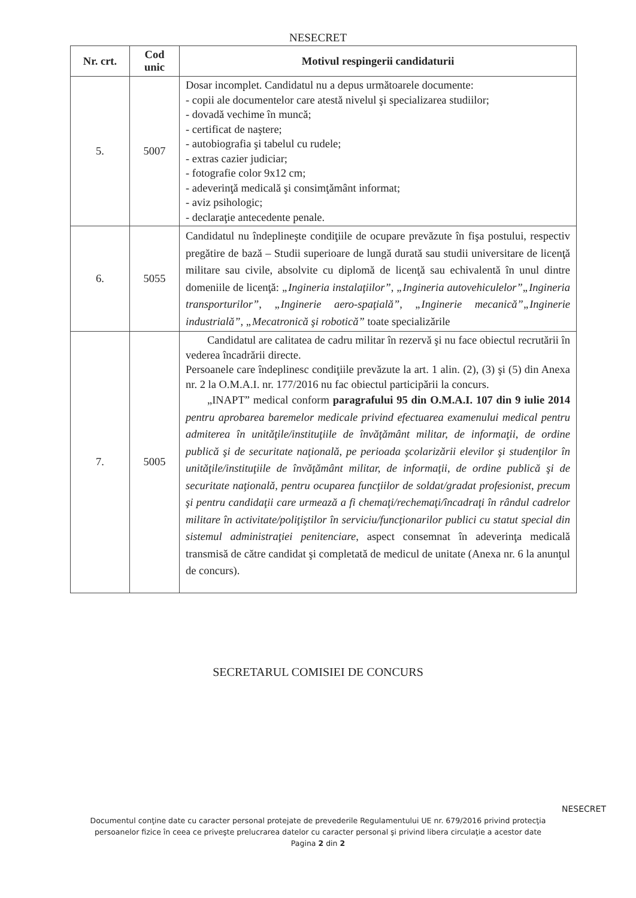NESECRET
| Nr. crt. | Cod unic | Motivul respingerii candidaturii |
| --- | --- | --- |
| 5. | 5007 | Dosar incomplet. Candidatul nu a depus următoarele documente: - copii ale documentelor care atestă nivelul şi specializarea studiilor; - dovadă vechime în muncă; - certificat de naştere; - autobiografia şi tabelul cu rudele; - extras cazier judiciar; - fotografie color 9x12 cm; - adeverinţă medicală şi consimţământ informat; - aviz psihologic; - declaraţie antecedente penale. |
| 6. | 5055 | Candidatul nu îndeplineşte condiţiile de ocupare prevăzute în fişa postului, respectiv pregătire de bază – Studii superioare de lungă durată sau studii universitare de licenţă militare sau civile, absolvite cu diplomă de licenţă sau echivalentă în unul dintre domeniile de licenţă: „Ingineria instalaţiilor”, „Ingineria autovehiculelor”„Ingineria transporturilor”, „Inginerie aero-spaţială”, „Inginerie mecanică”„Inginerie industrială”, „Mecatronică şi robotică” toate specializările |
| 7. | 5005 | Candidatul are calitatea de cadru militar în rezervă şi nu face obiectul recrutării în vederea încadrării directe. Persoanele care îndeplinesc condiţiile prevăzute la art. 1 alin. (2), (3) şi (5) din Anexa nr. 2 la O.M.A.I. nr. 177/2016 nu fac obiectul participării la concurs. „INAPT” medical conform paragrafului 95 din O.M.A.I. 107 din 9 iulie 2014 pentru aprobarea baremelor medicale privind efectuarea examenului medical pentru admiterea în unităţile/instituţiile de învăţământ militar, de informaţii, de ordine publică şi de securitate naţională, pe perioada şcolarizării elevilor şi studenţilor în unităţile/instituţiile de învăţământ militar, de informaţii, de ordine publică şi de securitate naţională, pentru ocuparea funcţiilor de soldat/gradat profesionist, precum şi pentru candidaţii care urmează a fi chemaţi/rechemaţi/încadraţi în rândul cadrelor militare în activitate/poliţiştilor în serviciu/funcţionarilor publici cu statut special din sistemul administraţiei penitenciare , aspect consemnat în adeverinţa medicală transmisă de către candidat şi completată de medicul de unitate (Anexa nr. 6 la anunţul de concurs). |
SECRETARUL COMISIEI DE CONCURS
NESECRET
Documentul conţine date cu caracter personal protejate de prevederile Regulamentului UE nr. 679/2016 privind protecţia
persoanelor fizice în ceea ce priveşte prelucrarea datelor cu caracter personal şi privind libera circulaţie a acestor date
Pagina 2 din 2